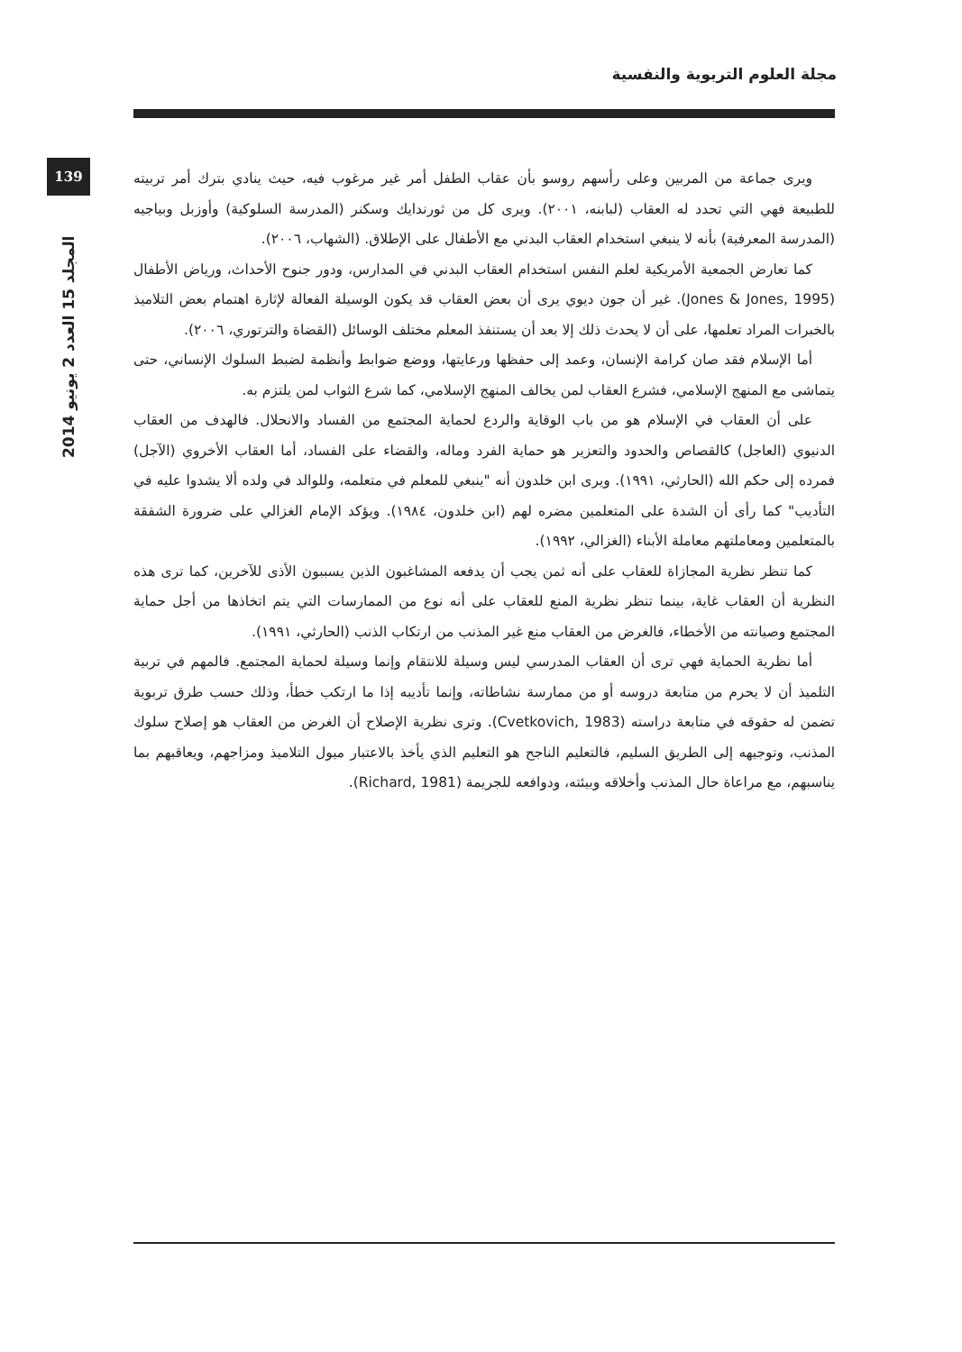مجلة العلوم التربوية والنفسية
139
المجلد 15 العدد 2 يونيو 2014
ويرى جماعة من المربين وعلى رأسهم روسو بأن عقاب الطفل أمر غير مرغوب فيه، حيث ينادي بترك أمر تربيته للطبيعة فهي التي تحدد له العقاب (لبابنه، ٢٠٠١). ويرى كل من ثورندايك وسكنر (المدرسة السلوكية) وأوزبل وبياجيه (المدرسة المعرفية) بأنه لا ينبغي استخدام العقاب البدني مع الأطفال على الإطلاق. (الشهاب، ٢٠٠٦).
كما تعارض الجمعية الأمريكية لعلم النفس استخدام العقاب البدني في المدارس، ودور جنوح الأحداث، ورياض الأطفال (Jones & Jones, 1995). غير أن جون ديوي يرى أن بعض العقاب قد يكون الوسيلة الفعالة لإثارة اهتمام بعض التلاميذ بالخبرات المراد تعلمها، على أن لا يحدث ذلك إلا بعد أن يستنفذ المعلم مختلف الوسائل (القضاة والترتوري، ٢٠٠٦).
أما الإسلام فقد صان كرامة الإنسان، وعمد إلى حفظها ورعايتها، ووضع ضوابط وأنظمة لضبط السلوك الإنساني، حتى يتماشى مع المنهج الإسلامي، فشرع العقاب لمن يخالف المنهج الإسلامي، كما شرع الثواب لمن يلتزم به.
على أن العقاب في الإسلام هو من باب الوقاية والردع لحماية المجتمع من الفساد والانحلال. فالهدف من العقاب الدنيوي (العاجل) كالقصاص والحدود والتعزير هو حماية الفرد وماله، والقضاء على الفساد، أما العقاب الأخروي (الآجل) فمرده إلى حكم الله (الحارثي، ١٩٩١). ويرى ابن خلدون أنه "ينبغي للمعلم في متعلمه، وللوالد في ولده ألا يشدوا عليه في التأديب" كما رأى أن الشدة على المتعلمين مضره لهم (ابن خلدون، ١٩٨٤). ويؤكد الإمام الغزالي على ضرورة الشفقة بالمتعلمين ومعاملتهم معاملة الأبناء (الغزالي، ١٩٩٢).
كما تنظر نظرية المجازاة للعقاب على أنه ثمن يجب أن يدفعه المشاغبون الذين يسببون الأذى للآخرين، كما ترى هذه النظرية أن العقاب غاية، بينما تنظر نظرية المنع للعقاب على أنه نوع من الممارسات التي يتم اتخاذها من أجل حماية المجتمع وصيانته من الأخطاء، فالغرض من العقاب منع غير المذنب من ارتكاب الذنب (الحارثي، ١٩٩١).
أما نظرية الحماية فهي ترى أن العقاب المدرسي ليس وسيلة للانتقام وإنما وسيلة لحماية المجتمع. فالمهم في تربية التلميذ أن لا يحرم من متابعة دروسه أو من ممارسة نشاطاته، وإنما تأديبه إذا ما ارتكب خطأ، وذلك حسب طرق تربوية تضمن له حقوقه في متابعة دراسته (Cvetkovich, 1983). وترى نظرية الإصلاح أن الغرض من العقاب هو إصلاح سلوك المذنب، وتوجيهه إلى الطريق السليم، فالتعليم الناجح هو التعليم الذي يأخذ بالاعتبار ميول التلاميذ ومزاجهم، ويعاقبهم بما يناسبهم، مع مراعاة حال المذنب وأخلاقه وبيئته، ودوافعه للجريمة (Richard, 1981).